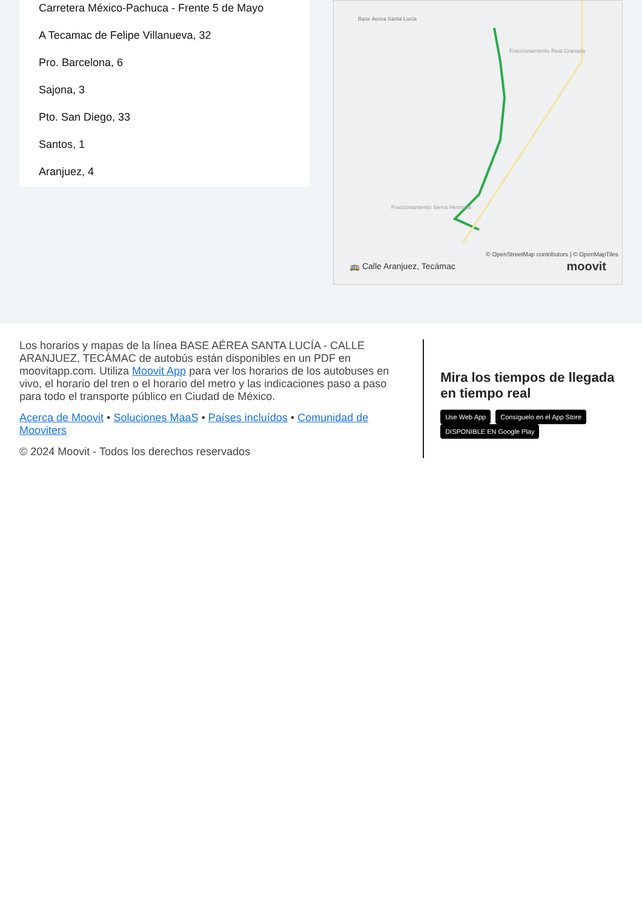Carretera México-Pachuca - Frente 5 de Mayo
A Tecamac de Felipe Villanueva, 32
Pro. Barcelona, 6
Sajona, 3
Pto. San Diego, 33
Santos, 1
Aranjuez, 4
Base Aerea Santa Lucía
Fraccionamiento Real Granada
Fraccionamiento Sierra Hermosa
© OpenStreetMap contributors | © OpenMapTiles
🚌 Calle Aranjuez, Tecámac moovit
Los horarios y mapas de la línea BASE AÉREA SANTA LUCÍA - CALLE ARANJUEZ, TECÁMAC de autobús están disponibles en un PDF en moovitapp.com. Utiliza Moovit App para ver los horarios de los autobuses en vivo, el horario del tren o el horario del metro y las indicaciones paso a paso para todo el transporte público en Ciudad de México.
Acerca de Moovit • Soluciones MaaS • Países incluídos • Comunidad de Mooviters
© 2024 Moovit - Todos los derechos reservados
Mira los tiempos de llegada en tiempo real
Use Web App Consíguelo en el App Store DISPONIBLE EN Google Play